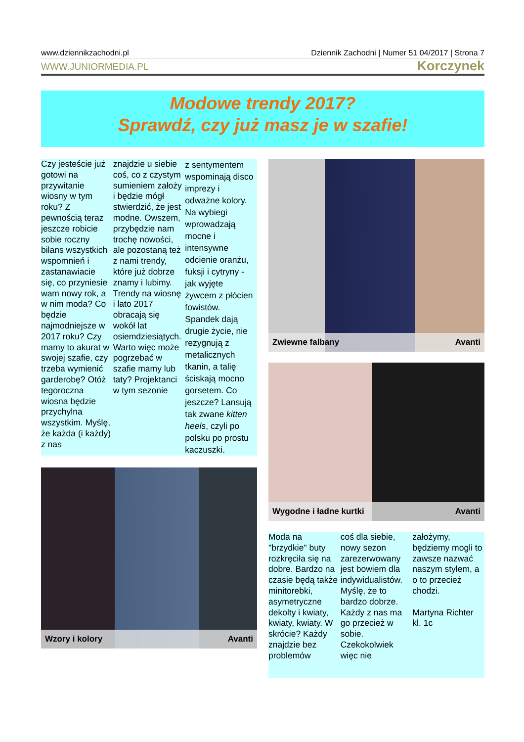www.dziennikzachodni.pl Dziennik Zachodni | Numer 51 04/2017 | Strona 7
WWW.JUNIORMEDIA.PL Korczynek
Modowe trendy 2017?
Sprawdź, czy już masz je w szafie!
Czy jesteście już gotowi na przywitanie wiosny w tym roku? Z pewnością teraz jeszcze robicie sobie roczny bilans wszystkich wspomnień i zastanawiacie się, co przyniesie wam nowy rok, a w nim moda? Co będzie najmodniejsze w 2017 roku? Czy mamy to akurat w swojej szafie, czy trzeba wymienić garderobę? Otóż tegoroczna wiosna będzie przychylna wszystkim. Myślę, że każda (i każdy) z nas
znajdzie u siebie coś, co z czystym sumieniem założy i będzie mógł stwierdzić, że jest modne. Owszem, przybędzie nam trochę nowości, ale pozostaną też z nami trendy, które już dobrze znamy i lubimy. Trendy na wiosnę i lato 2017 obracają się wokół lat osiemdziesiątych. Warto więc może pogrzebać w szafie mamy lub taty? Projektanci w tym sezonie
z sentymentem wspominają disco imprezy i odważne kolory. Na wybiegi wprowadzają mocne i intensywne odcienie oranżu, fuksji i cytryny - jak wyjęte żywcem z płócien fowistów. Spandek dają drugie życie, nie rezygnują z metalicznych tkanin, a talię ściskają mocno gorsetem. Co jeszcze? Lansują tak zwane kitten heels, czyli po polsku po prostu kaczuszki.
Wzory i kolory Avanti
Zwiewne falbany Avanti
Wygodne i ładne kurtki Avanti
Moda na "brzydkie" buty rozkręciła się na dobre. Bardzo na czasie będą także minitorebki, asymetryczne dekolty i kwiaty, kwiaty, kwiaty. W skrócie? Każdy znajdzie bez problemów
coś dla siebie, nowy sezon zarezerwowany jest bowiem dla indywidualistów. Myślę, że to bardzo dobrze. Każdy z nas ma go przecież w sobie. Czekokolwiek więc nie
założymy, będziemy mogli to zawsze nazwać naszym stylem, a o to przecież chodzi.
Martyna Richter kl. 1c